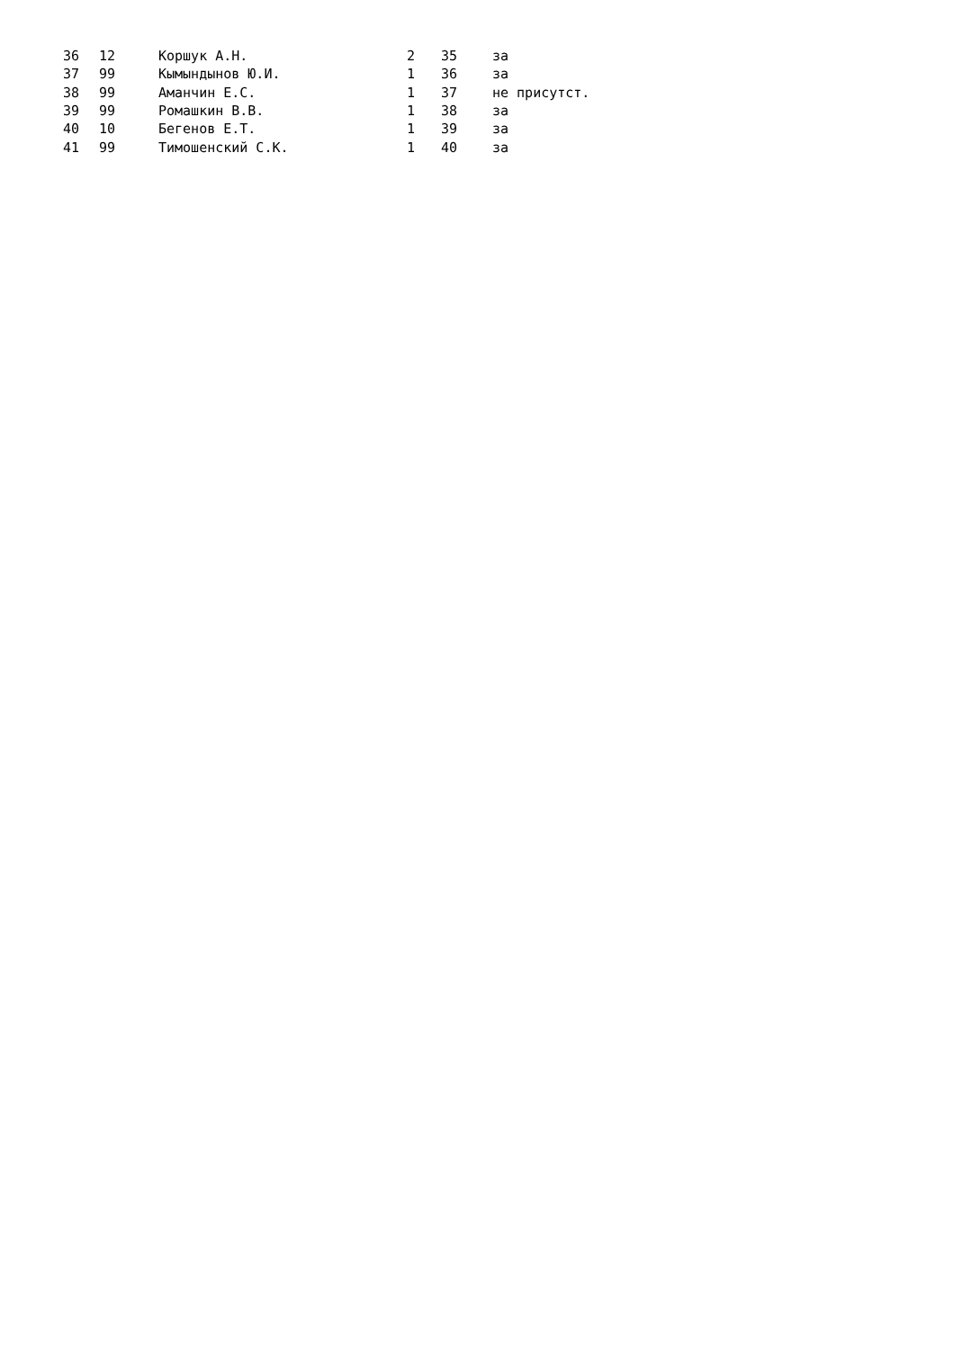| 36 | 12 | Коршук А.Н. | 2 | 35 | за |
| 37 | 99 | Кымындынов Ю.И. | 1 | 36 | за |
| 38 | 99 | Аманчин Е.С. | 1 | 37 | не присутст. |
| 39 | 99 | Ромашкин В.В. | 1 | 38 | за |
| 40 | 10 | Бегенов Е.Т. | 1 | 39 | за |
| 41 | 99 | Тимошенский С.К. | 1 | 40 | за |